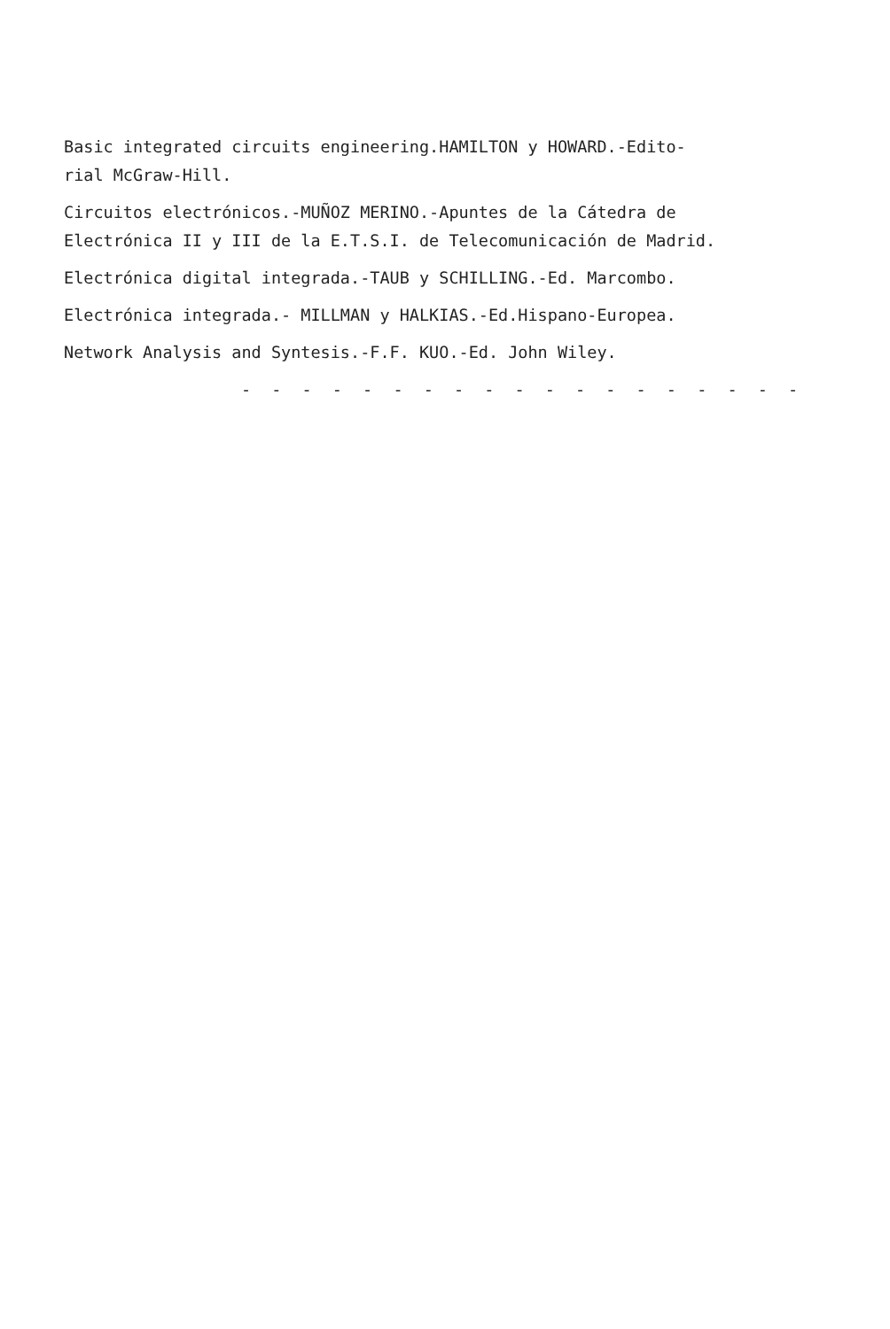Basic integrated circuits engineering.HAMILTON y HOWARD.-Edito-
rial McGraw-Hill.
Circuitos electrónicos.-MUÑOZ MERINO.-Apuntes de la Cátedra de
Electrónica II y III de la E.T.S.I. de Telecomunicación de Madrid.
Electrónica digital integrada.-TAUB y SCHILLING.-Ed. Marcombo.
Electrónica integrada.- MILLMAN y HALKIAS.-Ed.Hispano-Europea.
Network Analysis and Syntesis.-F.F. KUO.-Ed. John Wiley.
- - - - - - - - - - - - - - - - - - -